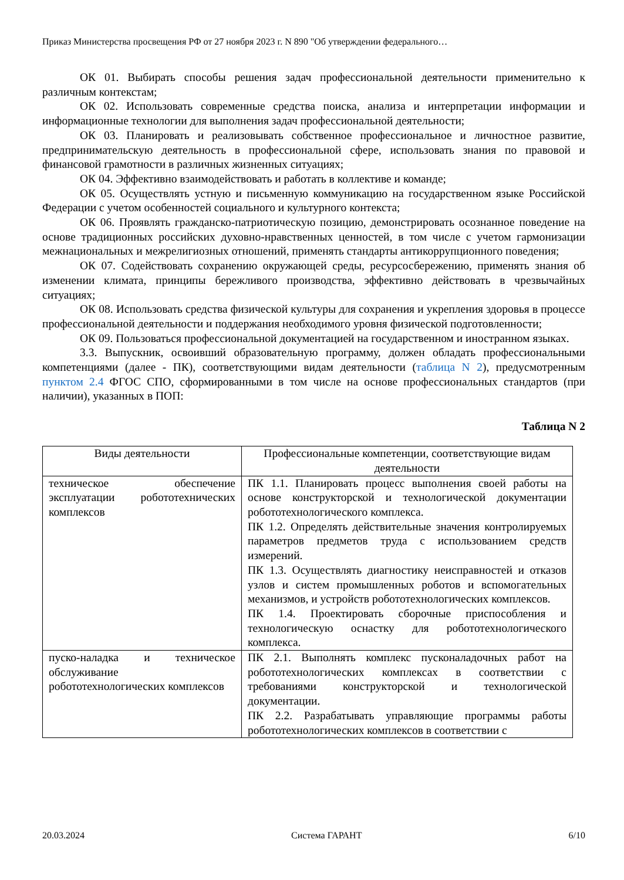Приказ Министерства просвещения РФ от 27 ноября 2023 г. N 890 "Об утверждении федерального…
ОК 01. Выбирать способы решения задач профессиональной деятельности применительно к различным контекстам;
ОК 02. Использовать современные средства поиска, анализа и интерпретации информации и информационные технологии для выполнения задач профессиональной деятельности;
ОК 03. Планировать и реализовывать собственное профессиональное и личностное развитие, предпринимательскую деятельность в профессиональной сфере, использовать знания по правовой и финансовой грамотности в различных жизненных ситуациях;
ОК 04. Эффективно взаимодействовать и работать в коллективе и команде;
ОК 05. Осуществлять устную и письменную коммуникацию на государственном языке Российской Федерации с учетом особенностей социального и культурного контекста;
ОК 06. Проявлять гражданско-патриотическую позицию, демонстрировать осознанное поведение на основе традиционных российских духовно-нравственных ценностей, в том числе с учетом гармонизации межнациональных и межрелигиозных отношений, применять стандарты антикоррупционного поведения;
ОК 07. Содействовать сохранению окружающей среды, ресурсосбережению, применять знания об изменении климата, принципы бережливого производства, эффективно действовать в чрезвычайных ситуациях;
ОК 08. Использовать средства физической культуры для сохранения и укрепления здоровья в процессе профессиональной деятельности и поддержания необходимого уровня физической подготовленности;
ОК 09. Пользоваться профессиональной документацией на государственном и иностранном языках.
3.3. Выпускник, освоивший образовательную программу, должен обладать профессиональными компетенциями (далее - ПК), соответствующими видам деятельности (таблица N 2), предусмотренным пунктом 2.4 ФГОС СПО, сформированными в том числе на основе профессиональных стандартов (при наличии), указанных в ПОП:
Таблица N 2
| Виды деятельности | Профессиональные компетенции, соответствующие видам деятельности |
| --- | --- |
| техническое обеспечение эксплуатации робототехнических комплексов | ПК 1.1. Планировать процесс выполнения своей работы на основе конструкторской и технологической документации робототехнологического комплекса. ПК 1.2. Определять действительные значения контролируемых параметров предметов труда с использованием средств измерений. ПК 1.3. Осуществлять диагностику неисправностей и отказов узлов и систем промышленных роботов и вспомогательных механизмов, и устройств робототехнологических комплексов. ПК 1.4. Проектировать сборочные приспособления и технологическую оснастку для робототехнологического комплекса. |
| пуско-наладка и техническое обслуживание робототехнологических комплексов | ПК 2.1. Выполнять комплекс пусконаладочных работ на робототехнологических комплексах в соответствии с требованиями конструкторской и технологической документации. ПК 2.2. Разрабатывать управляющие программы работы робототехнологических комплексов в соответствии с |
20.03.2024 Система ГАРАНТ 6/10